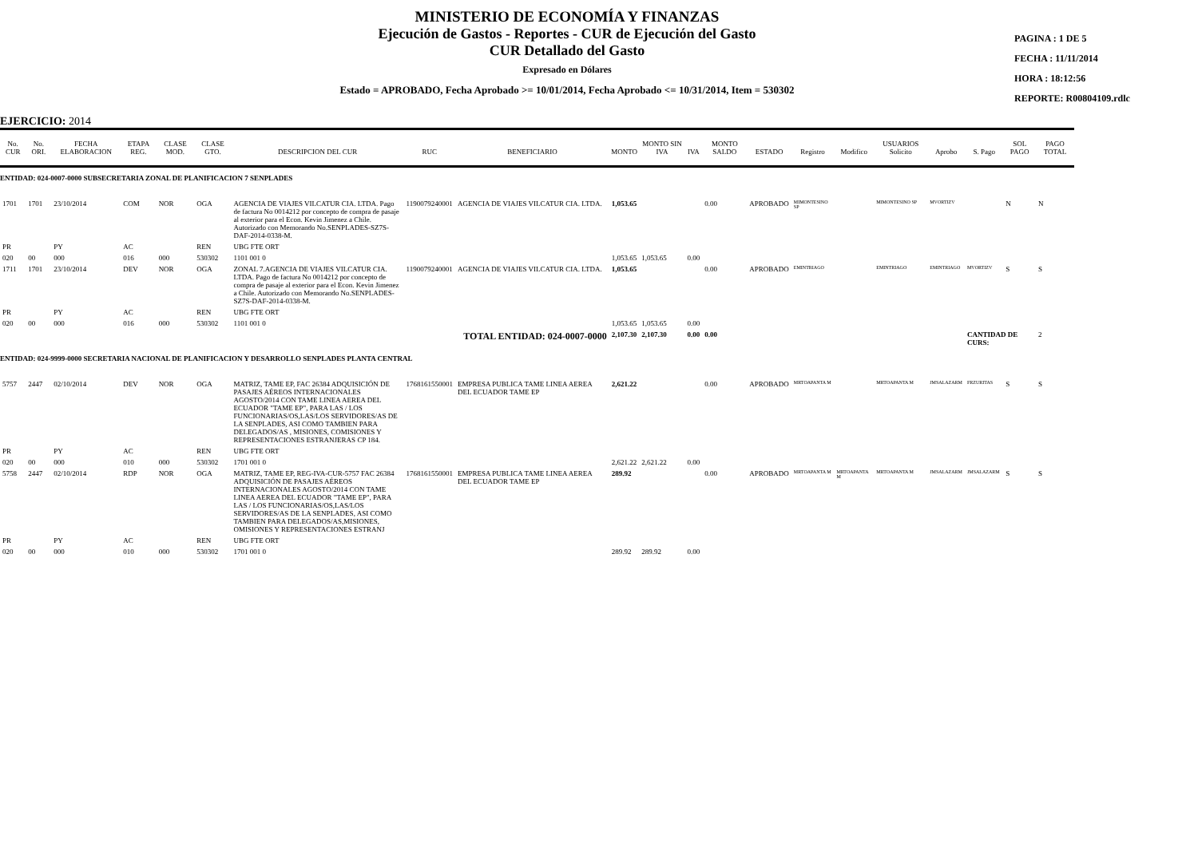MINISTERIO DE ECONOMÍA Y FINANZAS
Ejecución de Gastos - Reportes - CUR de Ejecución del Gasto
CUR Detallado del Gasto
Expresado en Dólares
Estado = APROBADO, Fecha Aprobado >= 10/01/2014, Fecha Aprobado <= 10/31/2014, Item = 530302
PAGINA : 1 DE 5
FECHA : 11/11/2014
HORA : 18:12:56
REPORTE: R00804109.rdlc
EJERCICIO: 2014
| No. CUR | No. ORI. | FECHA ELABORACION | ETAPA REG. | CLASE MOD. | CLASE GTO. | DESCRIPCION DEL CUR | RUC | BENEFICIARIO | MONTO | MONTO SIN IVA | IVA | MONTO SALDO | ESTADO | Registro | Modifico | USUARIOS Solicito | Aprobo | S. Pago | SOL PAGO | PAGO TOTAL |
| --- | --- | --- | --- | --- | --- | --- | --- | --- | --- | --- | --- | --- | --- | --- | --- | --- | --- | --- | --- | --- |
| ENTIDAD: 024-0007-0000 SUBSECRETARIA ZONAL DE PLANIFICACION 7 SENPLADES | | | | | | | | | | | | | | | | | | | | |
| 1701 | 1701 | 23/10/2014 | COM | NOR | OGA | AGENCIA DE VIAJES VILCATUR CIA. LTDA. Pago de factura No 0014212 por concepto de compra de pasaje al exterior para el Econ. Kevin Jimenez a Chile. Autorizado con Memorando No.SENPLADES-SZ7S-DAF-2014-0338-M. | 1190079240001 | AGENCIA DE VIAJES VILCATUR CIA. LTDA. | 1,053.65 | | | 0.00 | APROBADO | MIMONTESINO SP | | MIMONTESINO SP | MVORTIZV | | N | N |
| PR | | PY | AC | | REN | UBG FTE ORT | | | | | | | | | | | | | | |
| 020 | 00 | 000 | 016 | 000 | 530302 | 1101 001 0 | | | 1,053.65 | 1,053.65 | 0.00 | | | | | | | | | |
| 1711 | 1701 | 23/10/2014 | DEV | NOR | OGA | ZONAL 7.AGENCIA DE VIAJES VILCATUR CIA. LTDA. Pago de factura No 0014212 por concepto de compra de pasaje al exterior para el Econ. Kevin Jimenez a Chile. Autorizado con Memorando No.SENPLADES-SZ7S-DAF-2014-0338-M. | 1190079240001 | AGENCIA DE VIAJES VILCATUR CIA. LTDA. | 1,053.65 | | | 0.00 | APROBADO | EMINTRIAGO | | EMINTRIAGO | EMINTRIAGO | MVORTIZV | S | S |
| PR | | PY | AC | | REN | UBG FTE ORT | | | | | | | | | | | | | | |
| 020 | 00 | 000 | 016 | 000 | 530302 | 1101 001 0 | | | 1,053.65 | 1,053.65 | 0.00 | | | | | | | | | |
| TOTAL ENTIDAD: 024-0007-0000 | | | | | | | | | 2,107.30 | 2,107.30 | 0.00 | 0.00 | | | | | | CANTIDAD DE CURS: | | 2 |
| ENTIDAD: 024-9999-0000 SECRETARIA NACIONAL DE PLANIFICACION Y DESARROLLO SENPLADES PLANTA CENTRAL | | | | | | | | | | | | | | | | | | | | |
| 5757 | 2447 | 02/10/2014 | DEV | NOR | OGA | MATRIZ, TAME EP, FAC 26384 ADQUISICIÓN DE PASAJES AÉREOS INTERNACIONALES AGOSTO/2014 CON TAME LINEA AEREA DEL ECUADOR "TAME EP", PARA LAS / LOS FUNCIONARIAS/OS,LAS/LOS SERVIDORES/AS DE LA SENPLADES, ASI COMO TAMBIEN PARA DELEGADOS/AS , MISIONES, COMISIONES Y REPRESENTACIONES ESTRANJERAS CP 184. | 1768161550001 | EMPRESA PUBLICA TAME LINEA AEREA DEL ECUADOR TAME EP | 2,621.22 | | | 0.00 | APROBADO | MRTOAPANTA M | | MRTOAPANTA M | JMSALAZARM | FRZURITAS | S | S |
| PR | | PY | AC | | REN | UBG FTE ORT | | | | | | | | | | | | | | |
| 020 | 00 | 000 | 010 | 000 | 530302 | 1701 001 0 | | | 2,621.22 | 2,621.22 | 0.00 | | | | | | | | | |
| 5758 | 2447 | 02/10/2014 | RDP | NOR | OGA | MATRIZ, TAME EP, REG-IVA-CUR-5757 FAC 26384 ADQUISICIÓN DE PASAJES AÉREOS INTERNACIONALES AGOSTO/2014 CON TAME LINEA AEREA DEL ECUADOR "TAME EP", PARA LAS / LOS FUNCIONARIAS/OS,LAS/LOS SERVIDORES/AS DE LA SENPLADES, ASI COMO TAMBIEN PARA DELEGADOS/AS,MISIONES, OMISIONES Y REPRESENTACIONES ESTRANJ | 1768161550001 | EMPRESA PUBLICA TAME LINEA AEREA DEL ECUADOR TAME EP | 289.92 | | | 0.00 | APROBADO | MRTOAPANTA M | MRTOAPANTA M | MRTOAPANTA M | JMSALAZARM | JMSALAZARM | S | S |
| PR | | PY | AC | | REN | UBG FTE ORT | | | | | | | | | | | | | | |
| 020 | 00 | 000 | 010 | 000 | 530302 | 1701 001 0 | | | 289.92 | 289.92 | 0.00 | | | | | | | | | |